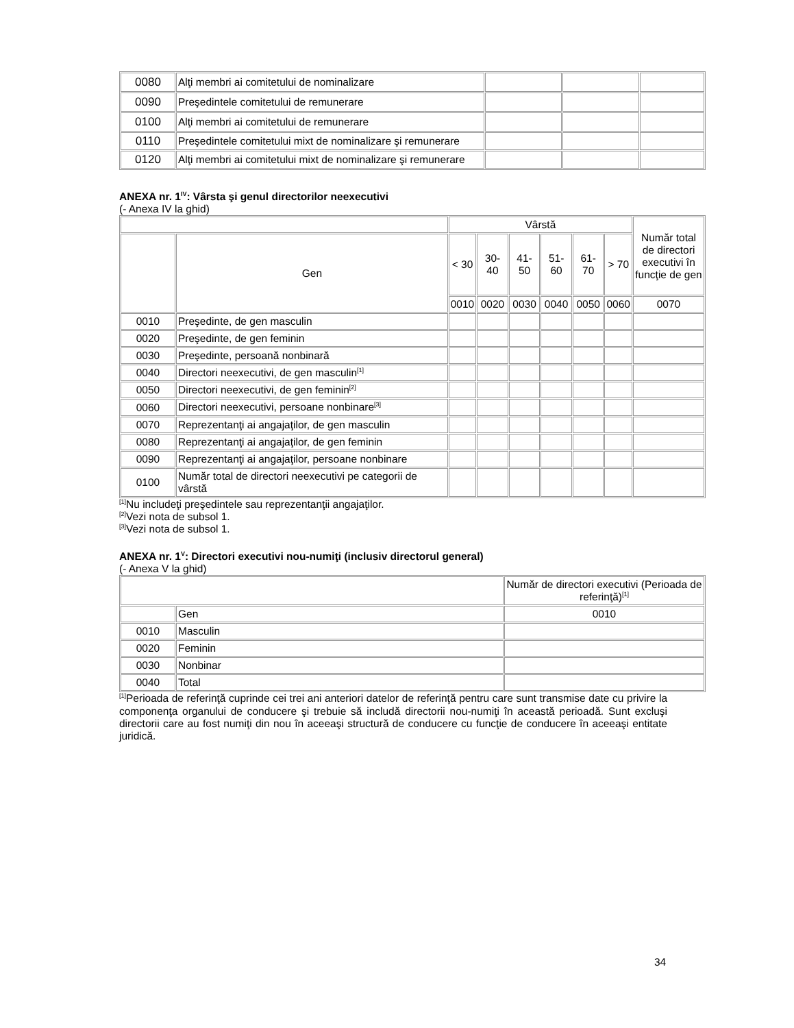| 0080 | Alţi membri ai comitetului de nominalizare | | | |
| 0090 | Preşedintele comitetului de remunerare | | | |
| 0100 | Alţi membri ai comitetului de remunerare | | | |
| 0110 | Preşedintele comitetului mixt de nominalizare şi remunerare | | | |
| 0120 | Alţi membri ai comitetului mixt de nominalizare şi remunerare | | | |
ANEXA nr. 1<sup>IV</sup>: Vârsta şi genul directorilor neexecutivi
(- Anexa IV la ghid)
| | | Vârstă | | | | | | Număr total de directori executivi în funcţie de gen |
| | Gen | < 30 | 30-40 | 41-50 | 51-60 | 61-70 | > 70 | |
| | | 0010 | 0020 | 0030 | 0040 | 0050 | 0060 | 0070 |
| 0010 | Preşedinte, de gen masculin | | | | | | | |
| 0020 | Preşedinte, de gen feminin | | | | | | | |
| 0030 | Preşedinte, persoană nonbinară | | | | | | | |
| 0040 | Directori neexecutivi, de gen masculin<sup>[1]</sup> | | | | | | | |
| 0050 | Directori neexecutivi, de gen feminin<sup>[2]</sup> | | | | | | | |
| 0060 | Directori neexecutivi, persoane nonbinare<sup>[3]</sup> | | | | | | | |
| 0070 | Reprezentanţi ai angajaţilor, de gen masculin | | | | | | | |
| 0080 | Reprezentanţi ai angajaţilor, de gen feminin | | | | | | | |
| 0090 | Reprezentanţi ai angajaţilor, persoane nonbinare | | | | | | | |
| 0100 | Număr total de directori neexecutivi pe categorii de vârstă | | | | | | | |
<sup>[1]</sup> Nu includeţi preşedintele sau reprezentanţii angajaţilor.
<sup>[2]</sup> Vezi nota de subsol 1.
<sup>[3]</sup> Vezi nota de subsol 1.
ANEXA nr. 1<sup>V</sup>: Directori executivi nou-numiţi (inclusiv directorul general)
(- Anexa V la ghid)
| | | Număr de directori executivi (Perioada de referinţă)<sup>[1]</sup> |
| | Gen | 0010 |
| 0010 | Masculin | |
| 0020 | Feminin | |
| 0030 | Nonbinar | |
| 0040 | Total | |
<sup>[1]</sup> Perioada de referinţă cuprinde cei trei ani anteriori datelor de referinţă pentru care sunt transmise date cu privire la componenţa organului de conducere şi trebuie să includă directorii nou-numiţi în această perioadă. Sunt excluşi directorii care au fost numiţi din nou în aceeaşi structură de conducere cu funcţie de conducere în aceeaşi entitate juridică.
34